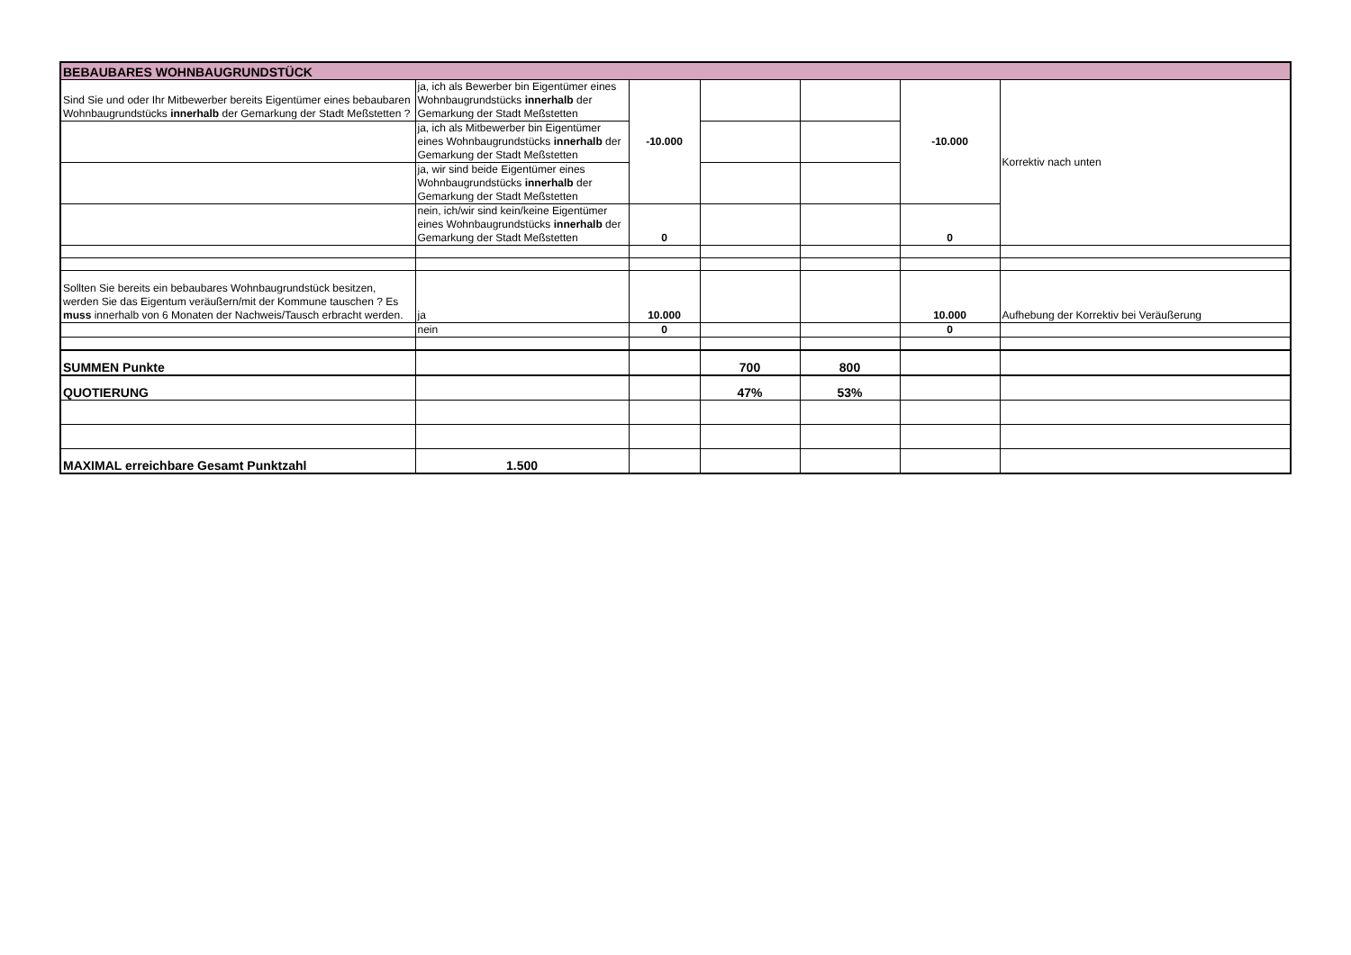| BEBAUBARES WOHNBAUGRUNDSTÜCK | | | | | | |
| Sind Sie und oder Ihr Mitbewerber bereits Eigentümer eines bebaubaren Wohnbaugrundstücks innerhalb der Gemarkung der Stadt Meßstetten ? | ja, ich als Bewerber bin Eigentümer eines Wohnbaugrundstücks innerhalb der Gemarkung der Stadt Meßstetten | -10.000 | | | -10.000 | Korrektiv nach unten |
| | ja, ich als Mitbewerber bin Eigentümer eines Wohnbaugrundstücks innerhalb der Gemarkung der Stadt Meßstetten | | | | | |
| | ja, wir sind beide Eigentümer eines Wohnbaugrundstücks innerhalb der Gemarkung der Stadt Meßstetten | | | | | |
| | nein, ich/wir sind kein/keine Eigentümer eines Wohnbaugrundstücks innerhalb der Gemarkung der Stadt Meßstetten | 0 | | | 0 | |
| Sollten Sie bereits ein bebaubares Wohnbaugrundstück besitzen, werden Sie das Eigentum veräußern/mit der Kommune tauschen ? Es muss innerhalb von 6 Monaten der Nachweis/Tausch erbracht werden. | ja | 10.000 | | | 10.000 | Aufhebung der Korrektiv bei Veräußerung |
| | nein | 0 | | | 0 | |
| SUMMEN Punkte | | | 700 | 800 | | |
| QUOTIERUNG | | | 47% | 53% | | |
| MAXIMAL erreichbare Gesamt Punktzahl | 1.500 | | | | | |